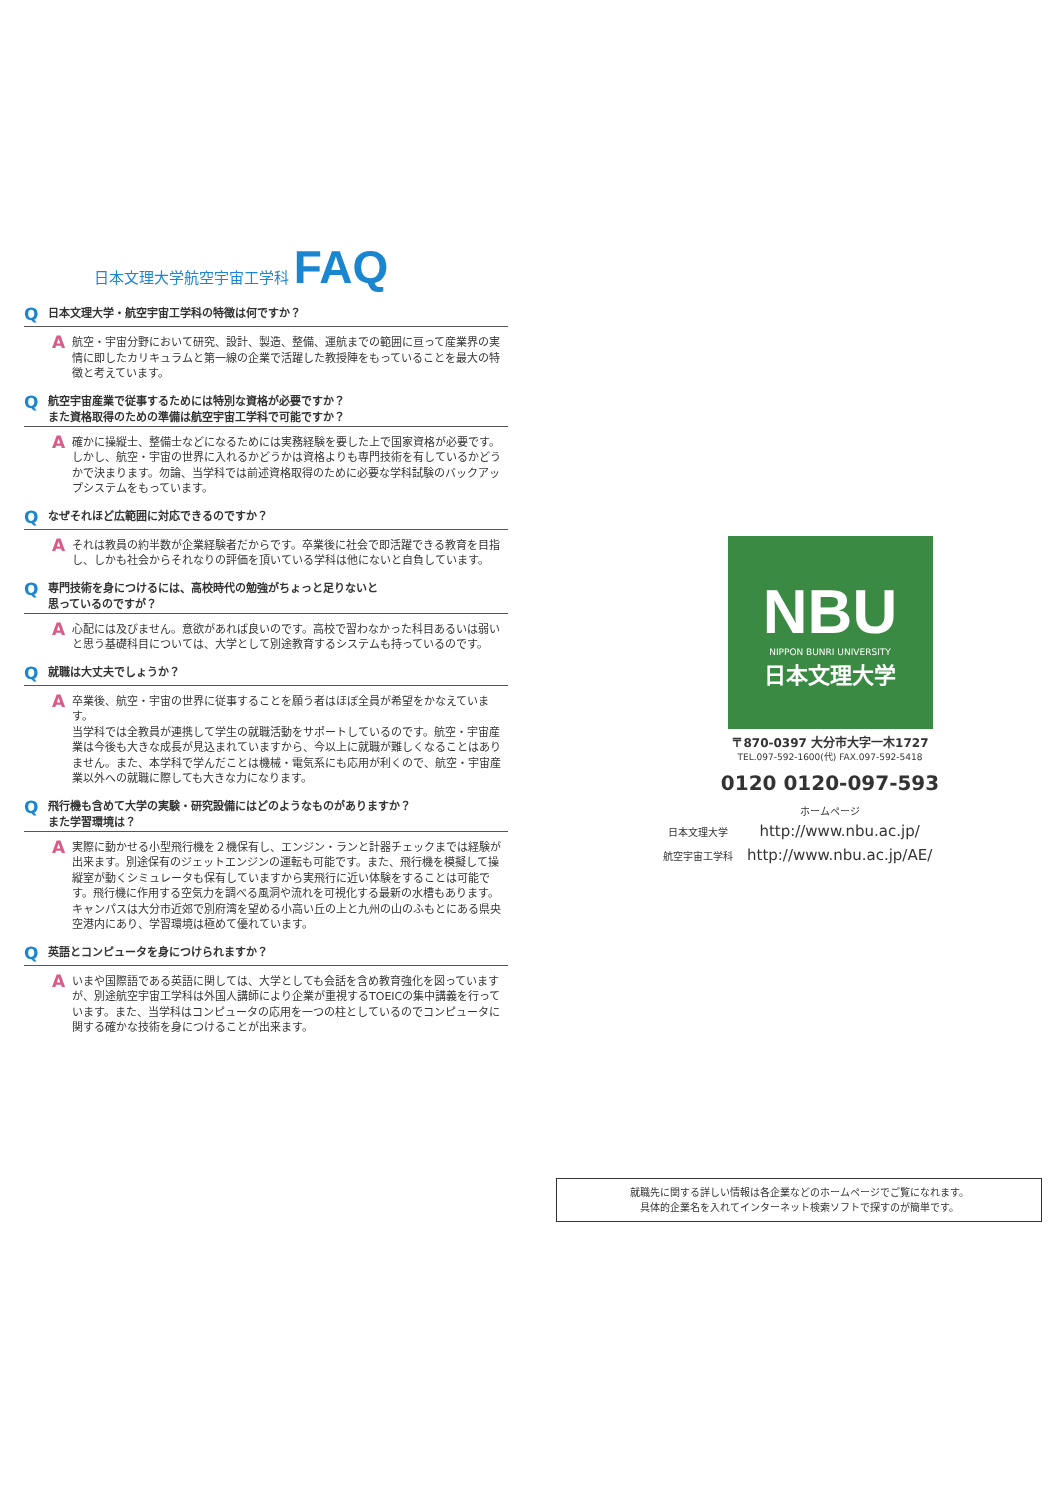日本文理大学航空宇宙工学科 FAQ
Q日本文理大学・航空宇宙工学科の特徴は何ですか？
A航空・宇宙分野において研究、設計、製造、整備、運航までの範囲に亘って産業界の実情に即したカリキュラムと第一線の企業で活躍した教授陣をもっていることを最大の特徴と考えています。
Q航空宇宙産業で従事するためには特別な資格が必要ですか？
また資格取得のための準備は航空宇宙工学科で可能ですか？
A確かに操縦士、整備士などになるためには実務経験を要した上で国家資格が必要です。しかし、航空・宇宙の世界に入れるかどうかは資格よりも専門技術を有しているかどうかで決まります。勿論、当学科では前述資格取得のために必要な学科試験のバックアップシステムをもっています。
Qなぜそれほど広範囲に対応できるのですか？
Aそれは教員の約半数が企業経験者だからです。卒業後に社会で即活躍できる教育を目指し、しかも社会からそれなりの評価を頂いている学科は他にないと自負しています。
Q専門技術を身につけるには、高校時代の勉強がちょっと足りないと
思っているのですが？
A心配には及びません。意欲があれば良いのです。高校で習わなかった科目あるいは弱いと思う基礎科目については、大学として別途教育するシステムも持っているのです。
Q就職は大丈夫でしょうか？
A卒業後、航空・宇宙の世界に従事することを願う者はほぼ全員が希望をかなえています。
当学科では全教員が連携して学生の就職活動をサポートしているのです。航空・宇宙産業は今後も大きな成長が見込まれていますから、今以上に就職が難しくなることはありません。また、本学科で学んだことは機械・電気系にも応用が利くので、航空・宇宙産業以外への就職に際しても大きな力になります。
Q飛行機も含めて大学の実験・研究設備にはどのようなものがありますか？
また学習環境は？
A実際に動かせる小型飛行機を２機保有し、エンジン・ランと計器チェックまでは経験が出来ます。別途保有のジェットエンジンの運転も可能です。また、飛行機を模擬して操縦室が動くシミュレータも保有していますから実飛行に近い体験をすることは可能です。飛行機に作用する空気力を調べる風洞や流れを可視化する最新の水槽もあります。キャンパスは大分市近郊で別府湾を望める小高い丘の上と九州の山のふもとにある県央空港内にあり、学習環境は極めて優れています。
Q英語とコンピュータを身につけられますか？
Aいまや国際語である英語に関しては、大学としても会話を含め教育強化を図っていますが、別途航空宇宙工学科は外国人講師により企業が重視するTOEICの集中講義を行っています。また、当学科はコンピュータの応用を一つの柱としているのでコンピュータに関する確かな技術を身につけることが出来ます。
NBU
NIPPON BUNRI UNIVERSITY
日本文理大学
〒870-0397 大分市大字一木1727
TEL.097-592-1600(代) FAX.097-592-5418
0120 0120-097-593
ホームページ
| 日本文理大学 | http://www.nbu.ac.jp/ |
| 航空宇宙工学科 | http://www.nbu.ac.jp/AE/ |
就職先に関する詳しい情報は各企業などのホームページでご覧になれます。
具体的企業名を入れてインターネット検索ソフトで探すのが簡単です。